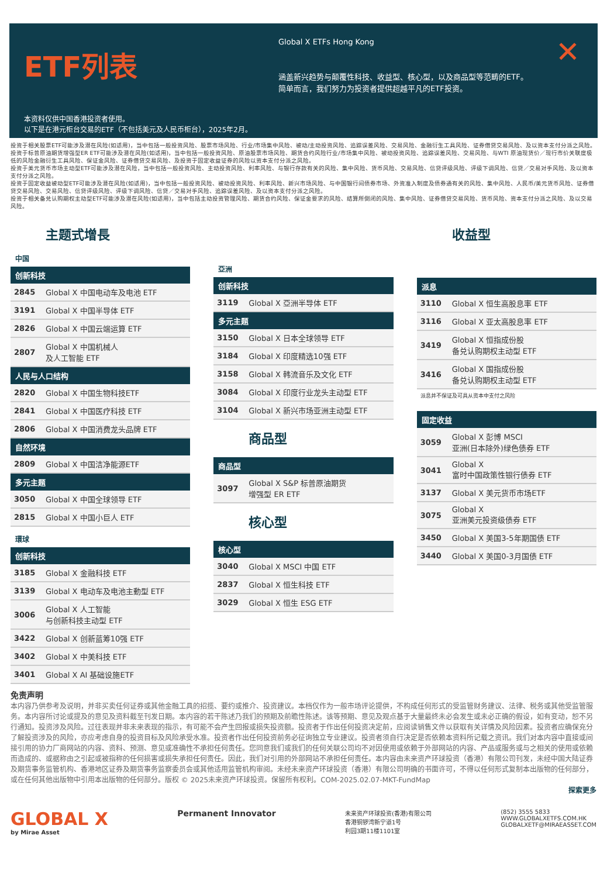ETF列表
本资料仅供中国香港投资者使用。
以下是在港元柜台交易的ETF（不包括美元及人民币柜台），2025年2月。
Global X ETFs Hong Kong
涵盖新兴趋势与颠覆性科技、收益型、核心型，以及商品型等范畴的ETF。
简单而言，我们努力为投资者提供超越平凡的ETF投资。
✕
投资于相关股票ETF可能涉及潜在风险(如适用)，当中包括一般投资风险、股票市场风险、行业/市场集中风险、被动/主动投资风险、追踪误差风险、交易风险、金融衍生工具风险、证券借贷交易风险、及以资本支付分派之风险。
投资于标普原油期货增强型ER ETF可能涉及潜在风险(如适用)，当中包括一般投资风险、原油股票市场风险、期货合约风险行业/市场集中风险、被动投资风险、追踪误差风险、交易风险、与WTI 原油现货价／现行市价关联度极低的风险金融衍生工具风险、保证金风险、证券借贷交易风险、及投资于固定收益证券的风险以资本支付分派之风险。
投资于美元货币市场主动型ETF可能涉及潜在风险，当中包括一般投资风险、主动投资风险、利率风险、与银行存款有关的风险、集中风险、货币风险、交易风险、信贷评级风险、评级下调风险、信贷／交易对手风险、及以资本支付分派之风险。
投资于固定收益被动型ETF可能涉及潜在风险(如适用)，当中包括一般投资风险、被动投资风险、利率风险、新兴市场风险、与中国银行间债券市场、外资准入制度及债券通有关的风险、集中风险、人民币/美元货币风险、证券借贷交易风险、交易风险、信贷评级风险、评级下调风险、信贷／交易对手风险、追踪误差风险、及以资本支付分派之风险。
投资于相关备兑认购期权主动型ETF可能涉及潜在风险(如适用)，当中包括主动投资管理风险、期货合约风险、保证金要求的风险、结算所倒闭的风险、集中风险、证券借贷交易风险、货币风险、资本支付分派之风险、及以交易风险。
主题式增長
中国
| 创新科技 | |
| --- | --- |
| 2845 | Global X 中国电动车及电池 ETF |
| 3191 | Global X 中国半导体 ETF |
| 2826 | Global X 中国云端运算 ETF |
| 2807 | Global X 中国机械人 及人工智能 ETF |
| 人民与人口结构 | |
| 2820 | Global X 中国生物科技ETF |
| 2841 | Global X 中国医疗科技 ETF |
| 2806 | Global X 中国消费龙头品牌 ETF |
| 自然环境 | |
| 2809 | Global X 中国洁净能源ETF |
| 多元主题 | |
| 3050 | Global X 中国全球领导 ETF |
| 2815 | Global X 中国小巨人 ETF |
環球
| 创新科技 | |
| --- | --- |
| 3185 | Global X 金融科技 ETF |
| 3139 | Global X 电动车及电池主動型 ETF |
| 3006 | Global X 人工智能 与创新科技主动型 ETF |
| 3422 | Global X 创新蓝筹10强 ETF |
| 3402 | Global X 中美科技 ETF |
| 3401 | Global X AI 基础设施ETF |
亞洲
| 创新科技 | |
| --- | --- |
| 3119 | Global X 亞洲半导体 ETF |
| 多元主题 | |
| 3150 | Global X 日本全球领导 ETF |
| 3184 | Global X 印度精选10强 ETF |
| 3158 | Global X 韩流音乐及文化 ETF |
| 3084 | Global X 印度行业龙头主动型 ETF |
| 3104 | Global X 新兴市场亚洲主动型 ETF |
商品型
| 商品型 | |
| --- | --- |
| 3097 | Global X S&P 标普原油期货 增强型 ER ETF |
核心型
| 核心型 | |
| --- | --- |
| 3040 | Global X MSCI 中国 ETF |
| 2837 | Global X 恒生科技 ETF |
| 3029 | Global X 恒生 ESG ETF |
收益型
| 派息 | |
| --- | --- |
| 3110 | Global X 恒生高股息率 ETF |
| 3116 | Global X 亚太高股息率 ETF |
| 3419 | Global X 恒指成份股 备兑认购期权主动型 ETF |
| 3416 | Global X 国指成份股 备兑认购期权主动型 ETF |
派息并不保证及可具从资本中支付之风险
| 固定收益 | |
| --- | --- |
| 3059 | Global X 彭博 MSCI 亚洲(日本除外)绿色债券 ETF |
| 3041 | Global X 富时中国政策性银行债券 ETF |
| 3137 | Global X 美元货币市场ETF |
| 3075 | Global X 亚洲美元投资级债券 ETF |
| 3450 | Global X 美国3-5年期国债 ETF |
| 3440 | Global X 美国0-3月国债 ETF |
免责声明
本内容乃供参考及说明，并非买卖任何证券或其他金融工具的招揽、要约或推介、投资建议。本档仅作为一般市场评论提供，不构成任何形式的受监管财务建议、法律、税务或其他受监管服务。本内容所讨论或提及的意见及资料截至刊发日期。本内容的若干陈述乃我们的预期及前瞻性陈述。该等预期、意见及观点基于大量最终未必会发生或未必正确的假设，如有变动，恕不另行通知。投资涉及风险。过往表现并非未来表现的指示，有可能不会产生回报或损失投资额。投资者于作出任何投资决定前，应阅读销售文件以获取有关详情及风险因素。投资者应确保充分了解投资涉及的风险，亦应考虑自身的投资目标及风险承受水准。投资者作出任何投资前务必征询独立专业建议。投资者须自行决定是否依赖本资料所记载之资讯。我们对本内容中直接或间接引用的协力厂商网站的内容、资料、预测、意见或准确性不承担任何责任。您同意我们或我们的任何关联公司均不对因使用或依赖于外部网站的内容、产品或服务或与之相关的使用或依赖而造成的、或据称由之引起或被指称的任何损害或损失承担任何责任。因此，我们对引用的外部网站不承担任何责任。本内容由未来资产环球投资（香港）有限公司刊发，未经中国大陆证券及期货事务监管机构、香港地区证券及期货事务监察委员会或其他适用监管机构审阅。未经未来资产环球投资（香港）有限公司明确的书面许可，不得以任何形式复制本出版物的任何部分，或在任何其他出版物中引用本出版物的任何部分。版权 © 2025未来资产环球投资。保留所有权利。COM-2025.02.07-MKT-FundMap
探索更多
GLOBAL X
by Mirae Asset
Permanent Innovator
未来资产环球投资(香港)有限公司
香港铜锣湾新宁道1号
利园3期11楼1101室
(852) 3555 5833
WWW.GLOBALXETFS.COM.HK
GLOBALXETF@MIRAEASSET.COM